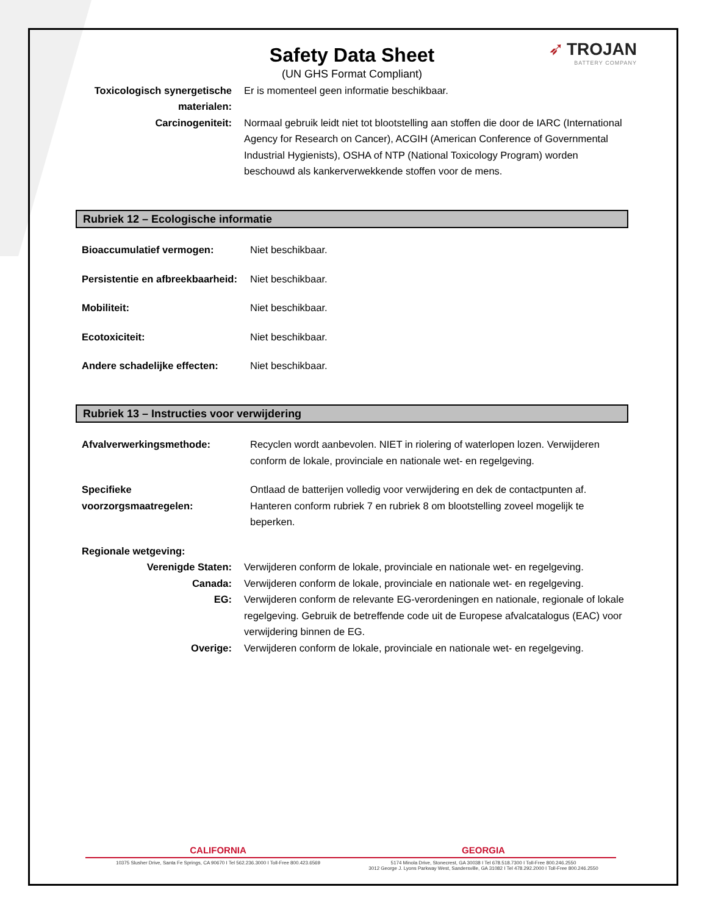➶ TROJAN
BATTERY COMPANY
Safety Data Sheet
(UN GHS Format Compliant)
Toxicologisch synergetische materialen:
Er is momenteel geen informatie beschikbaar.
Carcinogeniteit: Normaal gebruik leidt niet tot blootstelling aan stoffen die door de IARC (International Agency for Research on Cancer), ACGIH (American Conference of Governmental Industrial Hygienists), OSHA of NTP (National Toxicology Program) worden beschouwd als kankerverwekkende stoffen voor de mens.
Rubriek 12 – Ecologische informatie
Bioaccumulatief vermogen: Niet beschikbaar.
Persistentie en afbreekbaarheid:
Niet beschikbaar.
Mobiliteit: Niet beschikbaar.
Ecotoxiciteit: Niet beschikbaar.
Andere schadelijke effecten:
Niet beschikbaar.
Rubriek 13 – Instructies voor verwijdering
Afvalverwerkingsmethode: Recyclen wordt aanbevolen. NIET in riolering of waterlopen lozen. Verwijderen conform de lokale, provinciale en nationale wet- en regelgeving.
Specifieke voorzorgsmaatregelen:
Ontlaad de batterijen volledig voor verwijdering en dek de contactpunten af. Hanteren conform rubriek 7 en rubriek 8 om blootstelling zoveel mogelijk te beperken.
Regionale wetgeving:
Verenigde Staten: Verwijderen conform de lokale, provinciale en nationale wet- en regelgeving.
Canada: Verwijderen conform de lokale, provinciale en nationale wet- en regelgeving.
EG: Verwijderen conform de relevante EG-verordeningen en nationale, regionale of lokale regelgeving. Gebruik de betreffende code uit de Europese afvalcatalogus (EAC) voor verwijdering binnen de EG.
Overige: Verwijderen conform de lokale, provinciale en nationale wet- en regelgeving.
CALIFORNIA GEORGIA
10375 Slusher Drive, Santa Fe Springs, CA 90670 I Tel 562.236.3000 I Toll-Free 800.423.6569
5174 Minola Drive, Stonecrest, GA 30038 I Tel 678.518.7300 I Toll-Free 800.246.2550
3012 George J. Lyons Parkway West, Sandersville, GA 31082 I Tel 478.292.2000 I Toll-Free 800.246.2550